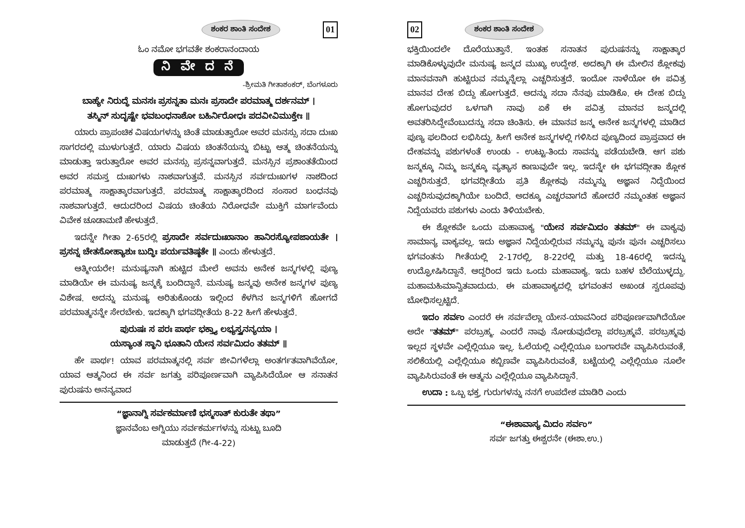ಶಂಕರ ಶಾಂತಿ ಸಂದೇಶ 01
ಓಂ ನಮೋ ಭಗವತೇ ಶಂಕರಾನಂದಾಯ
ನಿ ವೇ ದ ನೆ
-ಶ್ರೀಮತಿ ಗೀತಾಶಂಕರ್, ಬೆಂಗಳೂರು
ಬಾಹ್ಯೇ ನಿರುದ್ಧೆ ಮನಸಃ ಪ್ರಸನ್ನತಾ ಮನಃ ಪ್ರಸಾದೇ ಪರಮಾತ್ಮ ದರ್ಶನಮ್ ।
ತಸ್ಮಿನ್ ಸುದೃಷ್ಟೇ ಭವಬಂಧನಾಶೋ ಬಹಿರ್ನಿರೋಧಃ ಪದವೀವಿಮುಕ್ತೇಃ ॥
ಯಾರು ಪ್ರಾಪಂಚಿಕ ವಿಷಯಗಳನ್ನು ಚಿಂತೆ ಮಾಡುತ್ತಾರೋ ಅವರ ಮನಸ್ಸು ಸದಾ ದುಃಖ ಸಾಗರದಲ್ಲಿ ಮುಳುಗುತ್ತದೆ. ಯಾರು ವಿಷಯ ಚಿಂತನೆಯನ್ನು ಬಿಟ್ಟು ಆತ್ಮ ಚಿಂತನೆಯನ್ನು ಮಾಡುತ್ತಾ ಇರುತ್ತಾರೋ ಅವರ ಮನಸ್ಸು ಪ್ರಸನ್ನವಾಗುತ್ತದೆ. ಮನಸ್ಸಿನ ಪ್ರಶಾಂತತೆಯಿಂದ ಅವರ ಸಮಸ್ತ ದುಃಖಗಳು ನಾಶವಾಗುತ್ತವೆ. ಮನಸ್ಸಿನ ಸರ್ವದುಃಖಗಳ ನಾಶದಿಂದ ಪರಮಾತ್ಮ ಸಾಕ್ಷಾತ್ಕಾರವಾಗುತ್ತದೆ. ಪರಮಾತ್ಮ ಸಾಕ್ಷಾತ್ಕಾರದಿಂದ ಸಂಸಾರ ಬಂಧನವು ನಾಶವಾಗುತ್ತದೆ. ಆದುದರಿಂದ ವಿಷಯ ಚಿಂತೆಯ ನಿರೋಧವೇ ಮುಕ್ತಿಗೆ ಮಾರ್ಗವೆಂದು ವಿವೇಕ ಚೂಡಾಮಣಿ ಹೇಳುತ್ತದೆ.
ಇದನ್ನೇ ಗೀತಾ 2-65ರಲ್ಲಿ ಪ್ರಸಾದೇ ಸರ್ವದುಃಖಾನಾಂ ಹಾನಿರಸ್ಯೋಪಜಾಯತೇ । ಪ್ರಸನ್ನ ಚೇತಸೋಹ್ಯಾಶುಃ ಬುದ್ಧಿಃ ಪರ್ಯವತಿಷ್ಠತೇ ॥ ಎಂದು ಹೇಳುತ್ತದೆ.
ಆತ್ಮೀಯರೇ! ಮನುಷ್ಯನಾಗಿ ಹುಟ್ಟಿದ ಮೇಲೆ ಅವನು ಅನೇಕ ಜನ್ಮಗಳಲ್ಲಿ ಪುಣ್ಯ ಮಾಡಿಯೇ ಈ ಮನುಷ್ಯ ಜನ್ಮಕ್ಕೆ ಬಂದಿದ್ದಾನೆ. ಮನುಷ್ಯ ಜನ್ಮವು ಅನೇಕ ಜನ್ಮಗಳ ಪುಣ್ಯ ವಿಶೇಷ. ಅದನ್ನು ಮನುಷ್ಯ ಅರಿತುಕೊಂಡು ಇಲ್ಲಿಂದ ಕೆಳಗಿನ ಜನ್ಮಗಳಿಗೆ ಹೋಗದೆ ಪರಮಾತ್ಮನನ್ನೇ ಸೇರಬೇಕು. ಇದಕ್ಕಾಗಿ ಭಗವದ್ಗೀತೆಯ 8-22 ಹೀಗೆ ಹೇಳುತ್ತದೆ.
ಪುರುಷಃ ಸ ಪರಃ ಪಾರ್ಥ ಭಕ್ತ್ಯಾ ಲಭ್ಯಸ್ತ್ವನನ್ಯಯಾ ।
ಯಸ್ಯಾಂತ ಸ್ಥಾನಿ ಭೂತಾನಿ ಯೇನ ಸರ್ವಮಿದಂ ತತಮ್ ॥
ಹೇ ಪಾರ್ಥ! ಯಾವ ಪರಮಾತ್ಮನಲ್ಲಿ ಸರ್ವ ಜೀವಿಗಳೆಲ್ಲಾ ಅಂತರ್ಗತವಾಗಿವೆಯೋ, ಯಾವ ಆತ್ಮನಿಂದ ಈ ಸರ್ವ ಜಗತ್ತು ಪರಿಪೂರ್ಣವಾಗಿ ವ್ಯಾಪಿಸಿದೆಯೋ ಆ ಸನಾತನ ಪುರುಷನು ಅನನ್ಯವಾದ
“ಜ್ಞಾನಾಗ್ನಿ ಸರ್ವಕರ್ಮಾಣಿ ಭಸ್ಮಸಾತ್ ಕುರುತೇ ತಥಾ”
ಜ್ಞಾನವೆಂಬ ಅಗ್ನಿಯು ಸರ್ವಕರ್ಮಗಳನ್ನು ಸುಟ್ಟು ಬೂದಿ
ಮಾಡುತ್ತದೆ (ಗೀ-4-22)
02 ಶಂಕರ ಶಾಂತಿ ಸಂದೇಶ
ಭಕ್ತಿಯಿಂದಲೇ ದೊರೆಯುತ್ತಾನೆ. ಇಂತಹ ಸನಾತನ ಪುರುಷನನ್ನು ಸಾಕ್ಷಾತ್ಕಾರ ಮಾಡಿಕೊಳ್ಳುವುದೇ ಮನುಷ್ಯ ಜನ್ಮದ ಮುಖ್ಯ ಉದ್ದೇಶ. ಅದಕ್ಕಾಗಿ ಈ ಮೇಲಿನ ಶ್ಲೋಕವು ಮಾನವನಾಗಿ ಹುಟ್ಟಿರುವ ನಮ್ಮನ್ನೆಲ್ಲಾ ಎಚ್ಚರಿಸುತ್ತದೆ. ಇಂದೋ ನಾಳೆಯೋ ಈ ಪವಿತ್ರ ಮಾನವ ದೇಹ ಬಿದ್ದು ಹೋಗುತ್ತದೆ. ಅದನ್ನು ಸದಾ ನೆನಪು ಮಾಡಿಕೊ. ಈ ದೇಹ ಬಿದ್ದು ಹೋಗುವುದರ ಒಳಗಾಗಿ ನಾವು ಏಕೆ ಈ ಪವಿತ್ರ ಮಾನವ ಜನ್ಮದಲ್ಲಿ ಅವತರಿಸಿದ್ದೇವೆಂಬುದನ್ನು ಸದಾ ಚಿಂತಿಸು. ಈ ಮಾನವ ಜನ್ಮ ಅನೇಕ ಜನ್ಮಗಳಲ್ಲಿ ಮಾಡಿದ ಪುಣ್ಯ ಫಲದಿಂದ ಲಭಿಸಿದ್ದು. ಹೀಗೆ ಅನೇಕ ಜನ್ಮಗಳಲ್ಲಿ ಗಳಿಸಿದ ಪುಣ್ಯದಿಂದ ಪ್ರಾಪ್ತವಾದ ಈ ದೇಹವನ್ನು ಪಶುಗಳಂತೆ ಉಂಡು - ಉಟ್ಟು-ತಿಂದು ಸಾವನ್ನು ಪಡೆಯಬೇಡಿ. ಆಗ ಪಶು ಜನ್ಮಕ್ಕೂ ನಿಮ್ಮ ಜನ್ಮಕ್ಕೂ ವ್ಯತ್ಯಾಸ ಕಾಣುವುದೇ ಇಲ್ಲ. ಇದನ್ನೇ ಈ ಭಗವದ್ಗೀತಾ ಶ್ಲೋಕ ಎಚ್ಚರಿಸುತ್ತದೆ. ಭಗವದ್ಗೀತೆಯ ಪ್ರತಿ ಶ್ಲೋಕವು ನಮ್ಮನ್ನು ಅಜ್ಞಾನ ನಿದ್ದೆಯಿಂದ ಎಚ್ಚರಿಸುವುದಕ್ಕಾಗಿಯೇ ಬಂದಿದೆ. ಅದಕ್ಕೂ ಎಚ್ಚರವಾಗದೆ ಹೋದರೆ ನಮ್ಮಂತಹ ಅಜ್ಞಾನ ನಿದ್ದೆಯವರು ಪಶುಗಳು ಎಂದು ತಿಳಿಯಬೇಕು.
ಈ ಶ್ಲೋಕವೇ ಒಂದು ಮಹಾವಾಕ್ಯ "ಯೇನ ಸರ್ವಮಿದಂ ತತಮ್" ಈ ವಾಕ್ಯವು ಸಾಮಾನ್ಯ ವಾಕ್ಯವಲ್ಲ. ಇದು ಅಜ್ಞಾನ ನಿದ್ದೆಯಲ್ಲಿರುವ ನಮ್ಮನ್ನು ಪುನಃ ಪುನಃ ಎಚ್ಚರಿಸಲು ಭಗವಂತನು ಗೀತೆಯಲ್ಲಿ 2-17ರಲ್ಲಿ, 8-22ರಲ್ಲಿ ಮತ್ತು 18-46ರಲ್ಲಿ ಇದನ್ನು ಉದ್ಘೋಷಿಸಿದ್ದಾನೆ. ಆದ್ದರಿಂದ ಇದು ಒಂದು ಮಹಾವಾಕ್ಯ. ಇದು ಬಹಳ ಬೆಲೆಯುಳ್ಳದ್ದು. ಮಹಾಮಹಿಮಾನ್ವಿತವಾದುದು. ಈ ಮಹಾವಾಕ್ಯದಲ್ಲಿ ಭಗವಂತನ ಅಖಂಡ ಸ್ವರೂಪವು ಬೋಧಿಸಲ್ಪಟ್ಟಿದೆ.
ಇದಂ ಸರ್ವಂ ಎಂದರೆ ಈ ಸರ್ವವೆಲ್ಲಾ ಯೇನ-ಯಾವನಿಂದ ಪರಿಪೂರ್ಣವಾಗಿದೆಯೋ ಅದೇ "ತತಮ್" ಪರಬ್ರಹ್ಮ. ಎಂದರೆ ನಾವು ನೋಡುವುದೆಲ್ಲಾ ಪರಬ್ರಹ್ಮವೆ. ಪರಬ್ರಹ್ಮವು ಇಲ್ಲದ ಸ್ಥಳವೇ ಎಲ್ಲೆಲ್ಲಿಯೂ ಇಲ್ಲ. ಓಲೆಯಲ್ಲಿ ಎಲ್ಲೆಲ್ಲಿಯೂ ಬಂಗಾರವೇ ವ್ಯಾಪಿಸಿರುವಂತೆ, ಸಲಿಕೆಯಲ್ಲಿ ಎಲ್ಲೆಲ್ಲಿಯೂ ಕಬ್ಬಿಣವೇ ವ್ಯಾಪಿಸಿರುವಂತೆ, ಬಟ್ಟೆಯಲ್ಲಿ ಎಲ್ಲೆಲ್ಲಿಯೂ ನೂಲೇ ವ್ಯಾಪಿಸಿರುವಂತೆ ಈ ಆತ್ಮನು ಎಲ್ಲೆಲ್ಲಿಯೂ ವ್ಯಾಪಿಸಿದ್ದಾನೆ.
ಉದಾ : ಒಬ್ಬ ಭಕ್ತ, ಗುರುಗಳನ್ನು ನನಗೆ ಉಪದೇಶ ಮಾಡಿರಿ ಎಂದು
“ಈಶಾವಾಸ್ಯ ಮಿದಂ ಸರ್ವಂ”
ಸರ್ವ ಜಗತ್ತು ಈಶ್ವರನೇ (ಈಶಾ.ಉ.)